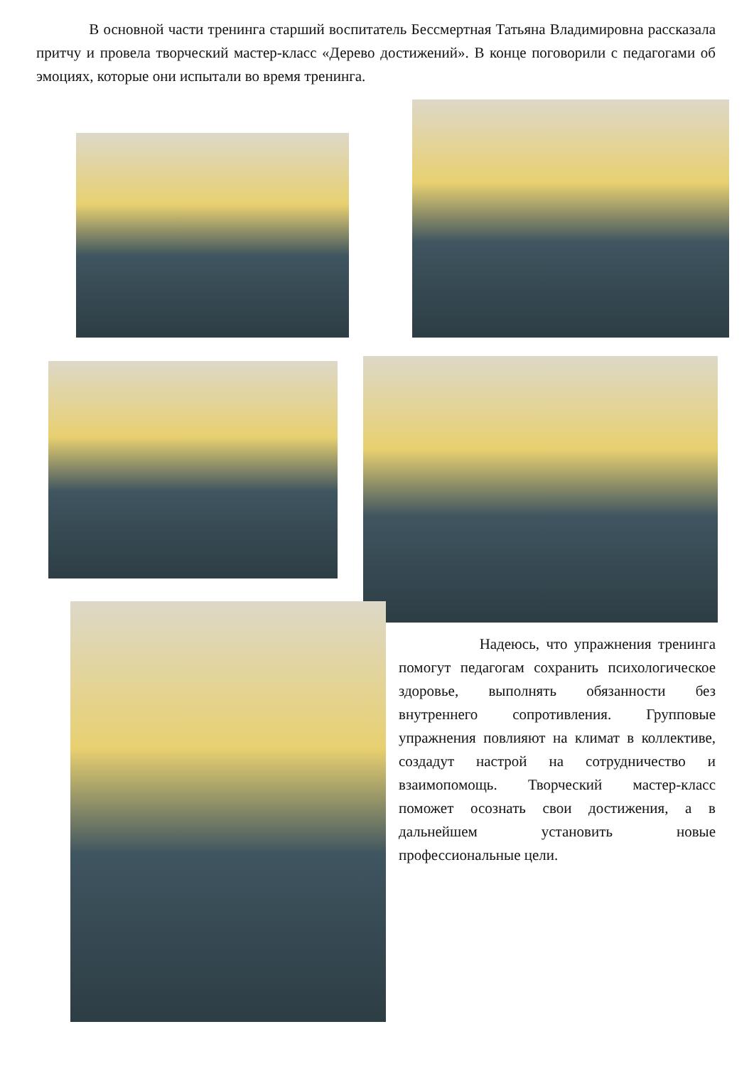В основной части тренинга старший воспитатель Бессмертная Татьяна Владимировна рассказала притчу и провела творческий мастер-класс «Дерево достижений». В конце поговорили с педагогами об эмоциях, которые они испытали во время тренинга.
Надеюсь, что упражнения тренинга помогут педагогам сохранить психологическое здоровье, выполнять обязанности без внутреннего сопротивления. Групповые упражнения повлияют на климат в коллективе, создадут настрой на сотрудничество и взаимопомощь. Творческий мастер-класс поможет осознать свои достижения, а в дальнейшем установить новые профессиональные цели.